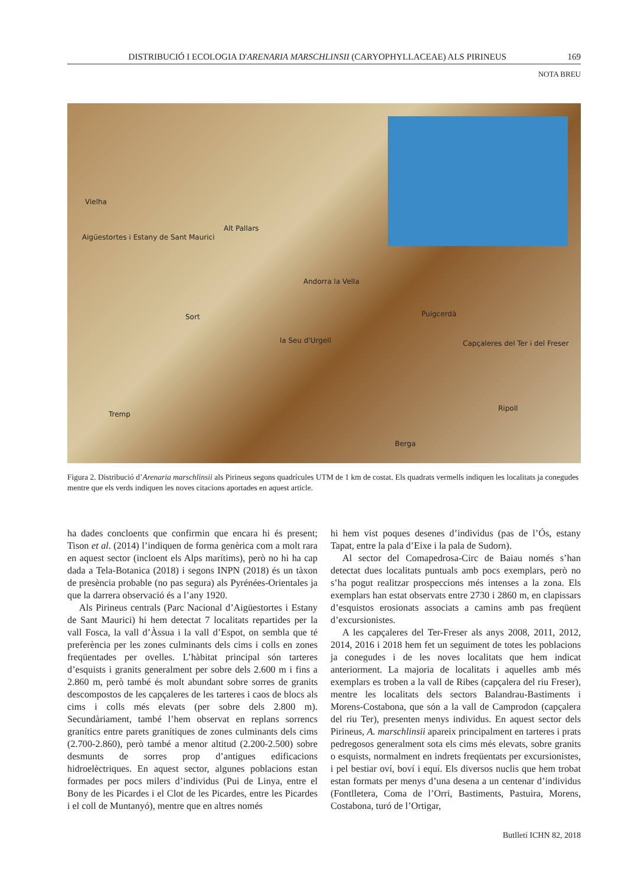DISTRIBUCIÓ I ECOLOGIA D'ARENARIA MARSCHLINSII (CARYOPHYLLACEAE) ALS PIRINEUS 169
NOTA BREU
Vielha
Aigüestortes i Estany de Sant Maurici
Alt Pallars
Andorra la Vella
Sort
la Seu d'Urgell
Puigcerdà
Capçaleres del Ter i del Freser
Tremp
Ripoll
Berga
Figura 2. Distribució d’Arenaria marschlinsii als Pirineus segons quadrícules UTM de 1 km de costat. Els quadrats vermells indiquen les localitats ja conegudes mentre que els verds indiquen les noves citacions aportades en aquest article.
ha dades concloents que confirmin que encara hi és present; Tison et al. (2014) l’indiquen de forma genèrica com a molt rara en aquest sector (incloent els Alps marítims), però no hi ha cap dada a Tela-Botanica (2018) i segons INPN (2018) és un tàxon de presència probable (no pas segura) als Pyrénées-Orientales ja que la darrera observació és a l’any 1920.
Als Pirineus centrals (Parc Nacional d’Aigüestortes i Estany de Sant Maurici) hi hem detectat 7 localitats repartides per la vall Fosca, la vall d’Àssua i la vall d’Espot, on sembla que té preferència per les zones culminants dels cims i colls en zones freqüentades per ovelles. L’hàbitat principal són tarteres d’esquists i granits generalment per sobre dels 2.600 m i fins a 2.860 m, però també és molt abundant sobre sorres de granits descompostos de les capçaleres de les tarteres i caos de blocs als cims i colls més elevats (per sobre dels 2.800 m). Secundàriament, també l’hem observat en replans sorrencs granítics entre parets granítiques de zones culminants dels cims (2.700-2.860), però també a menor altitud (2.200-2.500) sobre desmunts de sorres prop d’antigues edificacions hidroelèctriques. En aquest sector, algunes poblacions estan formades per pocs milers d’individus (Pui de Linya, entre el Bony de les Picardes i el Clot de les Picardes, entre les Picardes i el coll de Muntanyó), mentre que en altres només
hi hem vist poques desenes d’individus (pas de l’Ós, estany Tapat, entre la pala d’Eixe i la pala de Sudorn).
Al sector del Comapedrosa-Circ de Baiau només s’han detectat dues localitats puntuals amb pocs exemplars, però no s’ha pogut realitzar prospeccions més intenses a la zona. Els exemplars han estat observats entre 2730 i 2860 m, en clapissars d’esquistos erosionats associats a camins amb pas freqüent d’excursionistes.
A les capçaleres del Ter-Freser als anys 2008, 2011, 2012, 2014, 2016 i 2018 hem fet un seguiment de totes les poblacions ja conegudes i de les noves localitats que hem indicat anteriorment. La majoria de localitats i aquelles amb més exemplars es troben a la vall de Ribes (capçalera del riu Freser), mentre les localitats dels sectors Balandrau-Bastiments i Morens-Costabona, que són a la vall de Camprodon (capçalera del riu Ter), presenten menys individus. En aquest sector dels Pirineus, A. marschlinsii apareix principalment en tarteres i prats pedregosos generalment sota els cims més elevats, sobre granits o esquists, normalment en indrets freqüentats per excursionistes, i pel bestiar oví, boví i equí. Els diversos nuclis que hem trobat estan formats per menys d’una desena a un centenar d’individus (Fontlletera, Coma de l’Orri, Bastiments, Pastuira, Morens, Costabona, turó de l’Ortigar,
Butlletí ICHN 82, 2018